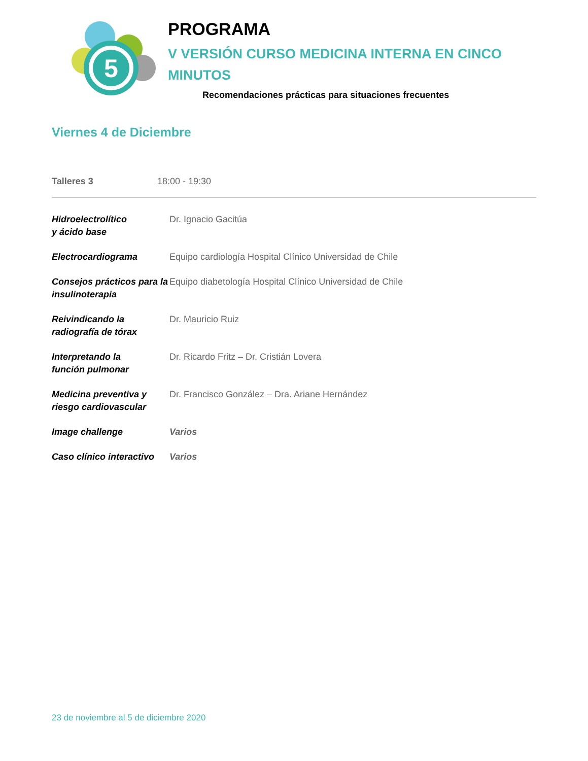5
PROGRAMA
V VERSIÓN CURSO MEDICINA INTERNA EN CINCO
MINUTOS
Recomendaciones prácticas para situaciones frecuentes
Viernes 4 de Diciembre
Talleres 3 18:00 - 19:30
| Hidroelectrolítico y ácido base | Dr. Ignacio Gacitúa |
| Electrocardiograma | Equipo cardiología Hospital Clínico Universidad de Chile |
| Consejos prácticos para la insulinoterapia | Equipo diabetología Hospital Clínico Universidad de Chile |
| Reivindicando la radiografía de tórax | Dr. Mauricio Ruiz |
| Interpretando la función pulmonar | Dr. Ricardo Fritz – Dr. Cristián Lovera |
| Medicina preventiva y riesgo cardiovascular | Dr. Francisco González – Dra. Ariane Hernández |
| Image challenge | Varios |
| Caso clínico interactivo | Varios |
23 de noviembre al 5 de diciembre 2020